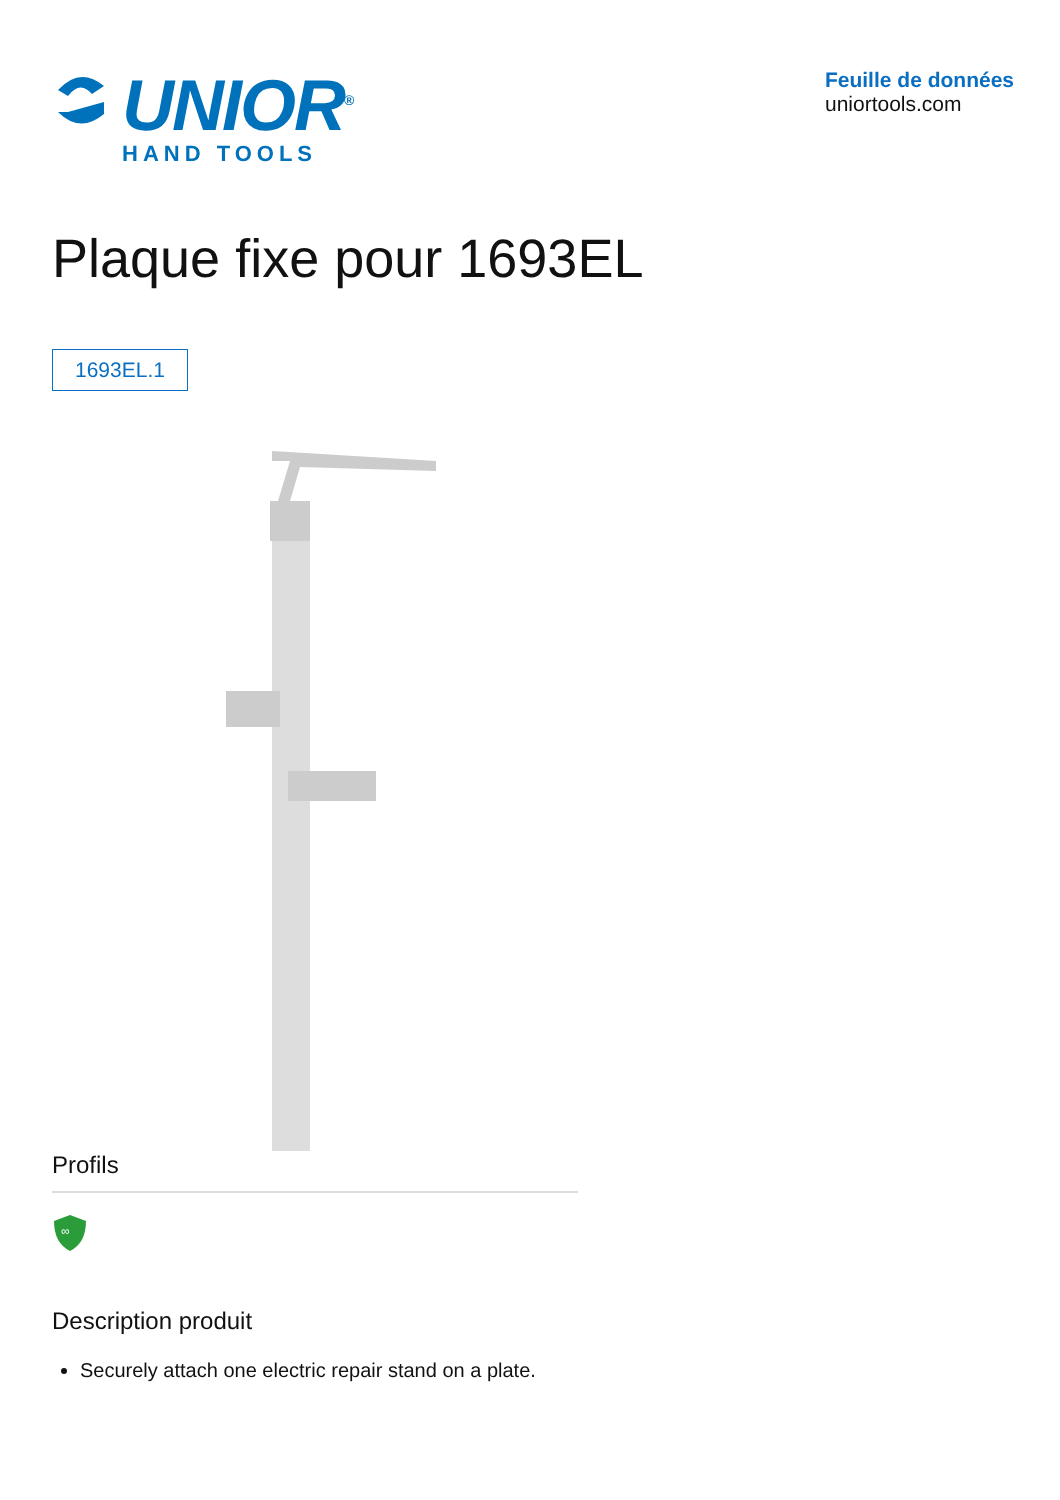UNIOR<sup>®</sup>
HAND TOOLS
Feuille de données
uniortools.com
Plaque fixe pour 1693EL
1693EL.1
Profils
∞
Description produit
Securely attach one electric repair stand on a plate.